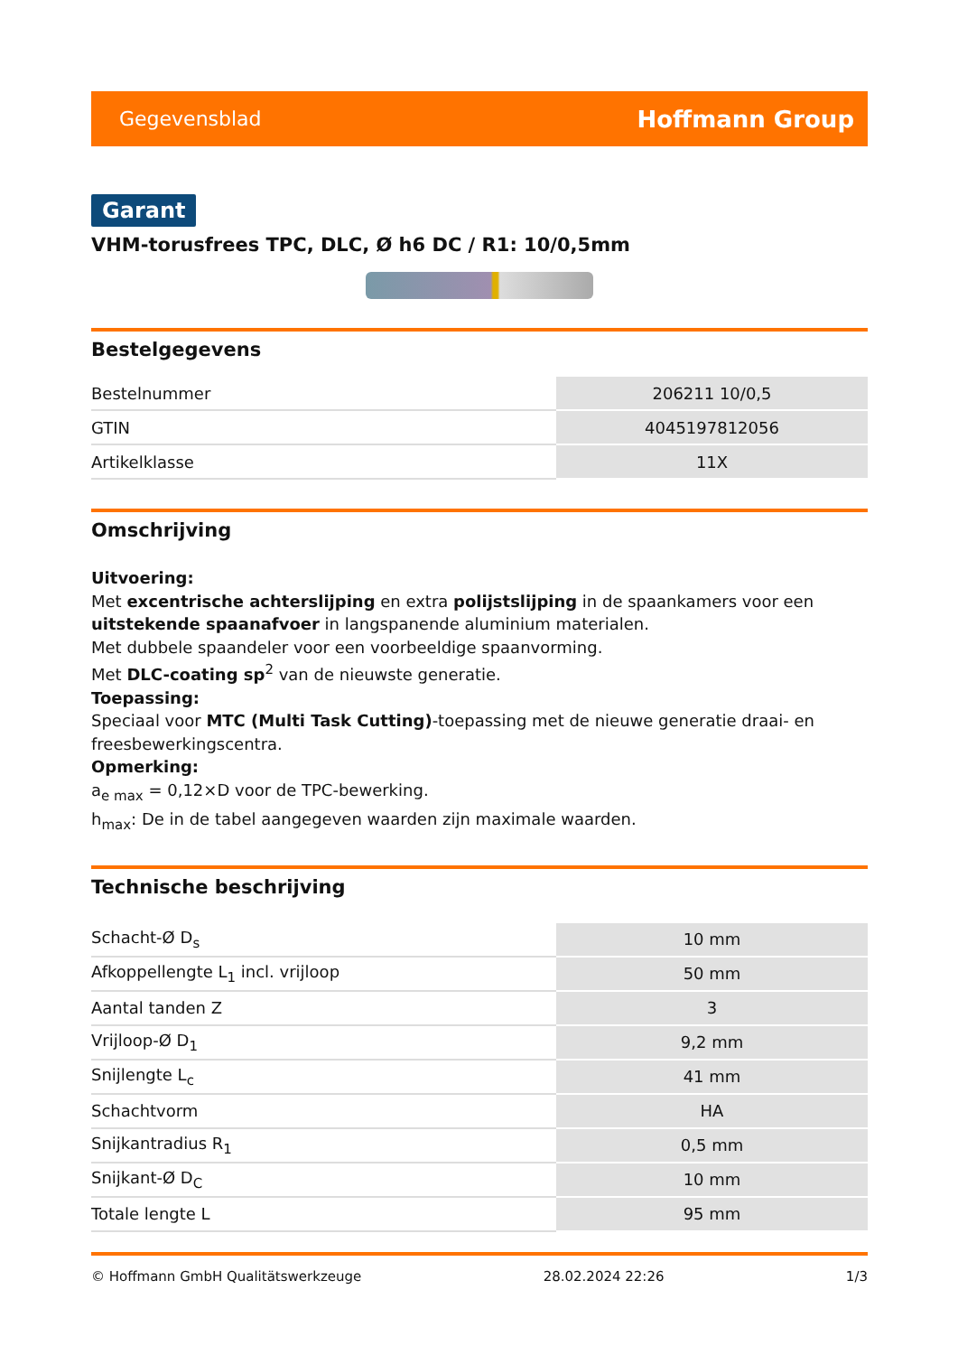Gegevensblad Hoffmann Group
Garant
VHM-torusfrees TPC, DLC, Ø h6 DC / R1: 10/0,5mm
Bestelgegevens
| Bestelnummer | 206211 10/0,5 |
| GTIN | 4045197812056 |
| Artikelklasse | 11X |
Omschrijving
Uitvoering:
Met excentrische achterslijping en extra polijstslijping in de spaankamers voor een uitstekende spaanafvoer in langspanende aluminium materialen.
Met dubbele spaandeler voor een voorbeeldige spaanvorming.
Met DLC-coating sp<sup>2</sup> van de nieuwste generatie.
Toepassing:
Speciaal voor MTC (Multi Task Cutting)-toepassing met de nieuwe generatie draai- en freesbewerkingscentra.
Opmerking:
a<sub>e max</sub> = 0,12×D voor de TPC-bewerking.
h<sub>max</sub>: De in de tabel aangegeven waarden zijn maximale waarden.
Technische beschrijving
| Schacht-Ø D<sub>s</sub> | 10 mm |
| Afkoppellengte L<sub>1</sub> incl. vrijloop | 50 mm |
| Aantal tanden Z | 3 |
| Vrijloop-Ø D<sub>1</sub> | 9,2 mm |
| Snijlengte L<sub>c</sub> | 41 mm |
| Schachtvorm | HA |
| Snijkantradius R<sub>1</sub> | 0,5 mm |
| Snijkant-Ø D<sub>C</sub> | 10 mm |
| Totale lengte L | 95 mm |
© Hoffmann GmbH Qualitätswerkzeuge 28.02.2024 22:26 1/3